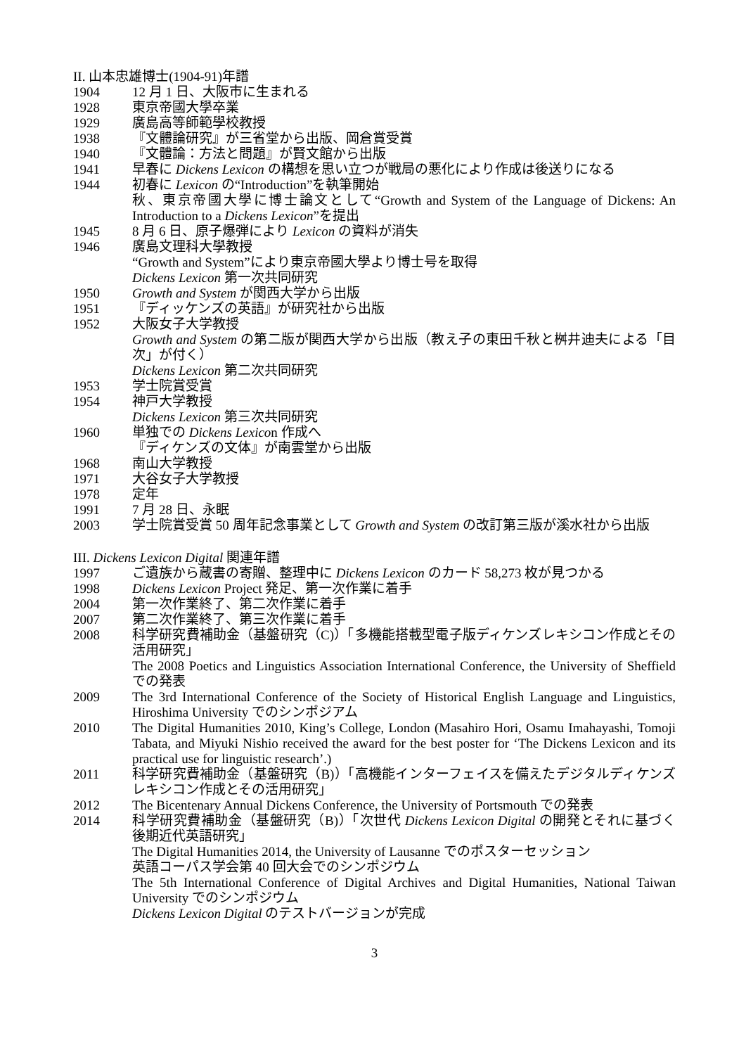II. 山本忠雄博士(1904-91)年譜
1904 12 月 1 日、大阪市に生まれる
1928 東京帝國大學卒業
1929 廣島高等師範學校教授
1938 『文體論研究』が三省堂から出版、岡倉賞受賞
1940 『文體論：方法と問題』が賢文館から出版
1941 早春に Dickens Lexicon の構想を思い立つが戦局の悪化により作成は後送りになる
1944 初春に Lexicon の“Introduction”を執筆開始
秋、東京帝國大學に博士論文として“Growth and System of the Language of Dickens: An Introduction to a Dickens Lexicon”を提出
1945 8 月 6 日、原子爆弾により Lexicon の資料が消失
1946 廣島文理科大學教授
“Growth and System”により東京帝國大學より博士号を取得
Dickens Lexicon 第一次共同研究
1950 Growth and System が関西大学から出版
1951 『ディッケンズの英語』が研究社から出版
1952 大阪女子大学教授
Growth and System の第二版が関西大学から出版（教え子の東田千秋と桝井迪夫による「目次」が付く）
Dickens Lexicon 第二次共同研究
1953 学士院賞受賞
1954 神戸大学教授
Dickens Lexicon 第三次共同研究
1960 単独での Dickens Lexicon 作成へ
『ディケンズの文体』が南雲堂から出版
1968 南山大学教授
1971 大谷女子大学教授
1978 定年
1991 7 月 28 日、永眠
2003 学士院賞受賞 50 周年記念事業として Growth and System の改訂第三版が溪水社から出版
III. Dickens Lexicon Digital 関連年譜
1997 ご遺族から蔵書の寄贈、整理中に Dickens Lexicon のカード 58,273 枚が見つかる
1998 Dickens Lexicon Project 発足、第一次作業に着手
2004 第一次作業終了、第二次作業に着手
2007 第二次作業終了、第三次作業に着手
2008 科学研究費補助金（基盤研究（C)）「多機能搭載型電子版ディケンズレキシコン作成とその活用研究」
The 2008 Poetics and Linguistics Association International Conference, the University of Sheffield での発表
2009 The 3rd International Conference of the Society of Historical English Language and Linguistics, Hiroshima University でのシンポジアム
2010 The Digital Humanities 2010, King’s College, London (Masahiro Hori, Osamu Imahayashi, Tomoji Tabata, and Miyuki Nishio received the award for the best poster for ‘The Dickens Lexicon and its practical use for linguistic research’.)
2011 科学研究費補助金（基盤研究（B)）「高機能インターフェイスを備えたデジタルディケンズレキシコン作成とその活用研究」
2012 The Bicentenary Annual Dickens Conference, the University of Portsmouth での発表
2014 科学研究費補助金（基盤研究（B)）「次世代 Dickens Lexicon Digital の開発とそれに基づく後期近代英語研究」
The Digital Humanities 2014, the University of Lausanne でのポスターセッション
英語コーパス学会第 40 回大会でのシンポジウム
The 5th International Conference of Digital Archives and Digital Humanities, National Taiwan University でのシンポジウム
Dickens Lexicon Digital のテストバージョンが完成
3